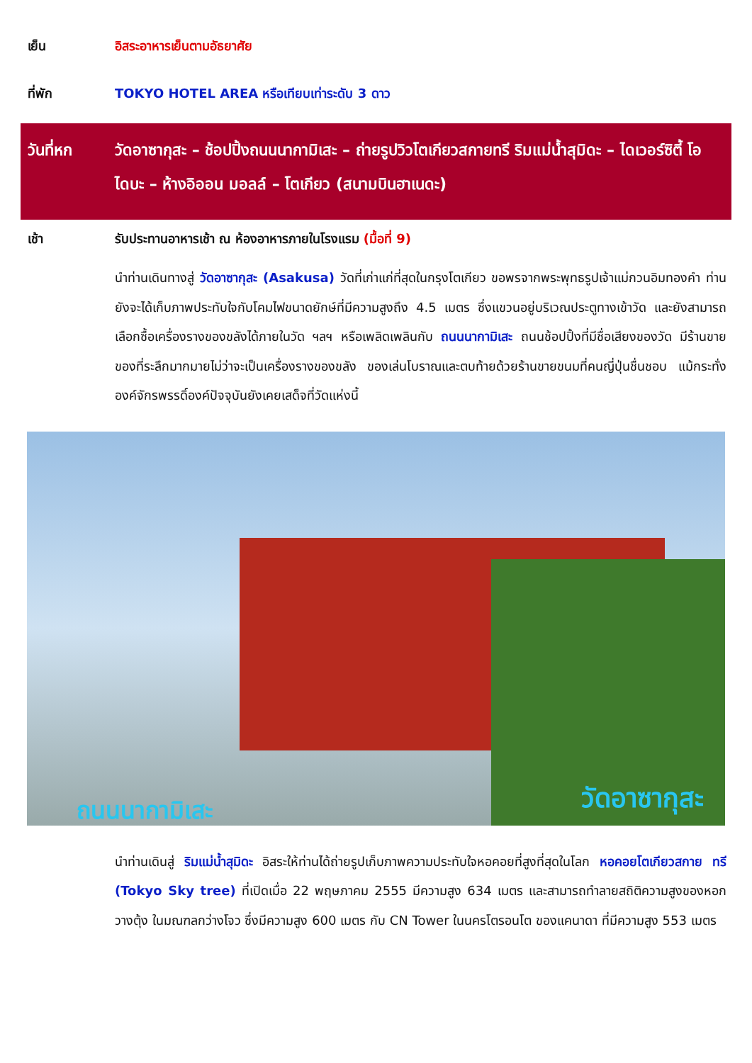เย็น อิสระอาหารเย็นตามอัธยาศัย
ที่พัก TOKYO HOTEL AREA หรือเทียบเท่าระดับ 3 ดาว
วันที่หก วัดอาซากุสะ – ช้อปปิ้งถนนนากามิเสะ – ถ่ายรูปวิวโตเกียวสกายทรี ริมแม่น้ำสุมิดะ – ไดเวอร์ซิตี้ โอไดบะ – ห้างอิออน มอลล์ – โตเกียว (สนามบินฮาเนดะ)
เช้า รับประทานอาหารเช้า ณ ห้องอาหารภายในโรงแรม (มื้อที่ 9)
นำท่านเดินทางสู่ วัดอาซากุสะ (Asakusa) วัดที่เก่าแก่ที่สุดในกรุงโตเกียว ขอพรจากพระพุทธรูปเจ้าแม่กวนอิมทองคำ ท่านยังจะได้เก็บภาพประทับใจกับโคมไฟขนาดยักษ์ที่มีความสูงถึง 4.5 เมตร ซึ่งแขวนอยู่บริเวณประตูทางเข้าวัด และยังสามารถเลือกซื้อเครื่องรางของขลังได้ภายในวัด ฯลฯ หรือเพลิดเพลินกับ ถนนนากามิเสะ ถนนช้อปปิ้งที่มีชื่อเสียงของวัด มีร้านขายของที่ระลึกมากมายไม่ว่าจะเป็นเครื่องรางของขลัง ของเล่นโบราณและตบท้ายด้วยร้านขายขนมที่คนญี่ปุ่นชื่นชอบ แม้กระทั่งองค์จักรพรรดิ์องค์ปัจจุบันยังเคยเสด็จที่วัดแห่งนี้
ถนนนากามิเสะ วัดอาซากุสะ
นำท่านเดินสู่ ริมแม่น้ำสุมิดะ อิสระให้ท่านได้ถ่ายรูปเก็บภาพความประทับใจหอคอยที่สูงที่สุดในโลก หอคอยโตเกียวสกาย ทรี (Tokyo Sky tree) ที่เปิดเมื่อ 22 พฤษภาคม 2555 มีความสูง 634 เมตร และสามารถทำลายสถิติความสูงของหอกวางตุ้ง ในมณฑลกว่างโจว ซึ่งมีความสูง 600 เมตร กับ CN Tower ในนครโตรอนโต ของแคนาดา ที่มีความสูง 553 เมตร